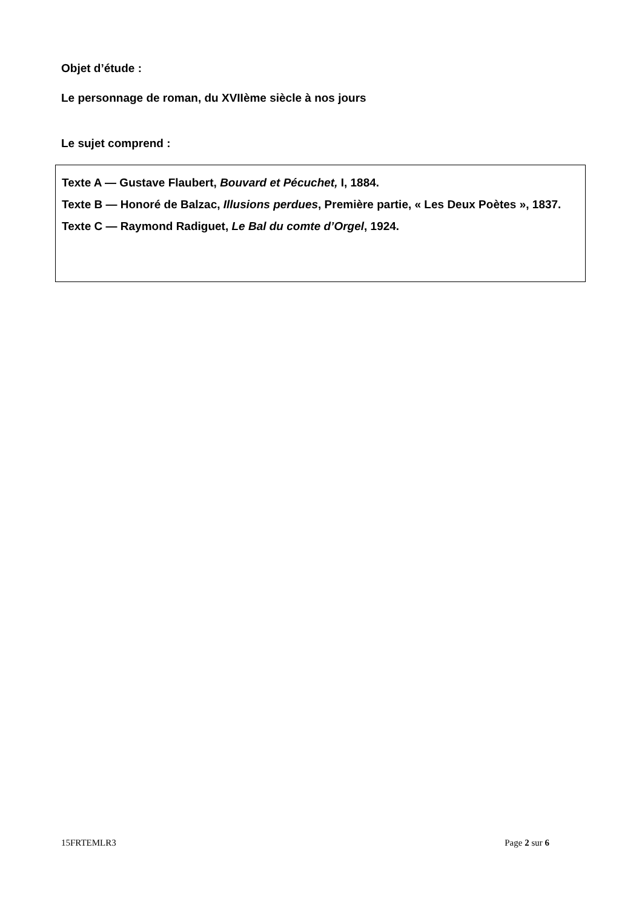Objet d’étude :
Le personnage de roman, du XVIIème siècle à nos jours
Le sujet comprend :
Texte A — Gustave Flaubert, Bouvard et Pécuchet, I, 1884.
Texte B — Honoré de Balzac, Illusions perdues, Première partie, « Les Deux Poètes », 1837.
Texte C — Raymond Radiguet, Le Bal du comte d’Orgel, 1924.
15FRTEMLR3 Page 2 sur 6